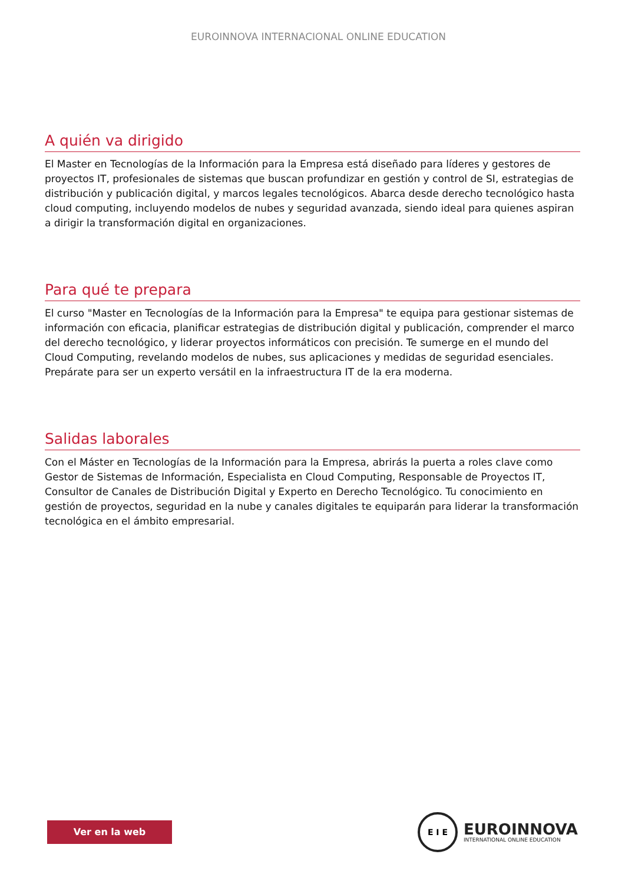EUROINNOVA INTERNACIONAL ONLINE EDUCATION
A quién va dirigido
El Master en Tecnologías de la Información para la Empresa está diseñado para líderes y gestores de proyectos IT, profesionales de sistemas que buscan profundizar en gestión y control de SI, estrategias de distribución y publicación digital, y marcos legales tecnológicos. Abarca desde derecho tecnológico hasta cloud computing, incluyendo modelos de nubes y seguridad avanzada, siendo ideal para quienes aspiran a dirigir la transformación digital en organizaciones.
Para qué te prepara
El curso "Master en Tecnologías de la Información para la Empresa" te equipa para gestionar sistemas de información con eficacia, planificar estrategias de distribución digital y publicación, comprender el marco del derecho tecnológico, y liderar proyectos informáticos con precisión. Te sumerge en el mundo del Cloud Computing, revelando modelos de nubes, sus aplicaciones y medidas de seguridad esenciales. Prepárate para ser un experto versátil en la infraestructura IT de la era moderna.
Salidas laborales
Con el Máster en Tecnologías de la Información para la Empresa, abrirás la puerta a roles clave como Gestor de Sistemas de Información, Especialista en Cloud Computing, Responsable de Proyectos IT, Consultor de Canales de Distribución Digital y Experto en Derecho Tecnológico. Tu conocimiento en gestión de proyectos, seguridad en la nube y canales digitales te equiparán para liderar la transformación tecnológica en el ámbito empresarial.
Ver en la web
E I E
EUROINNOVA
INTERNATIONAL ONLINE EDUCATION